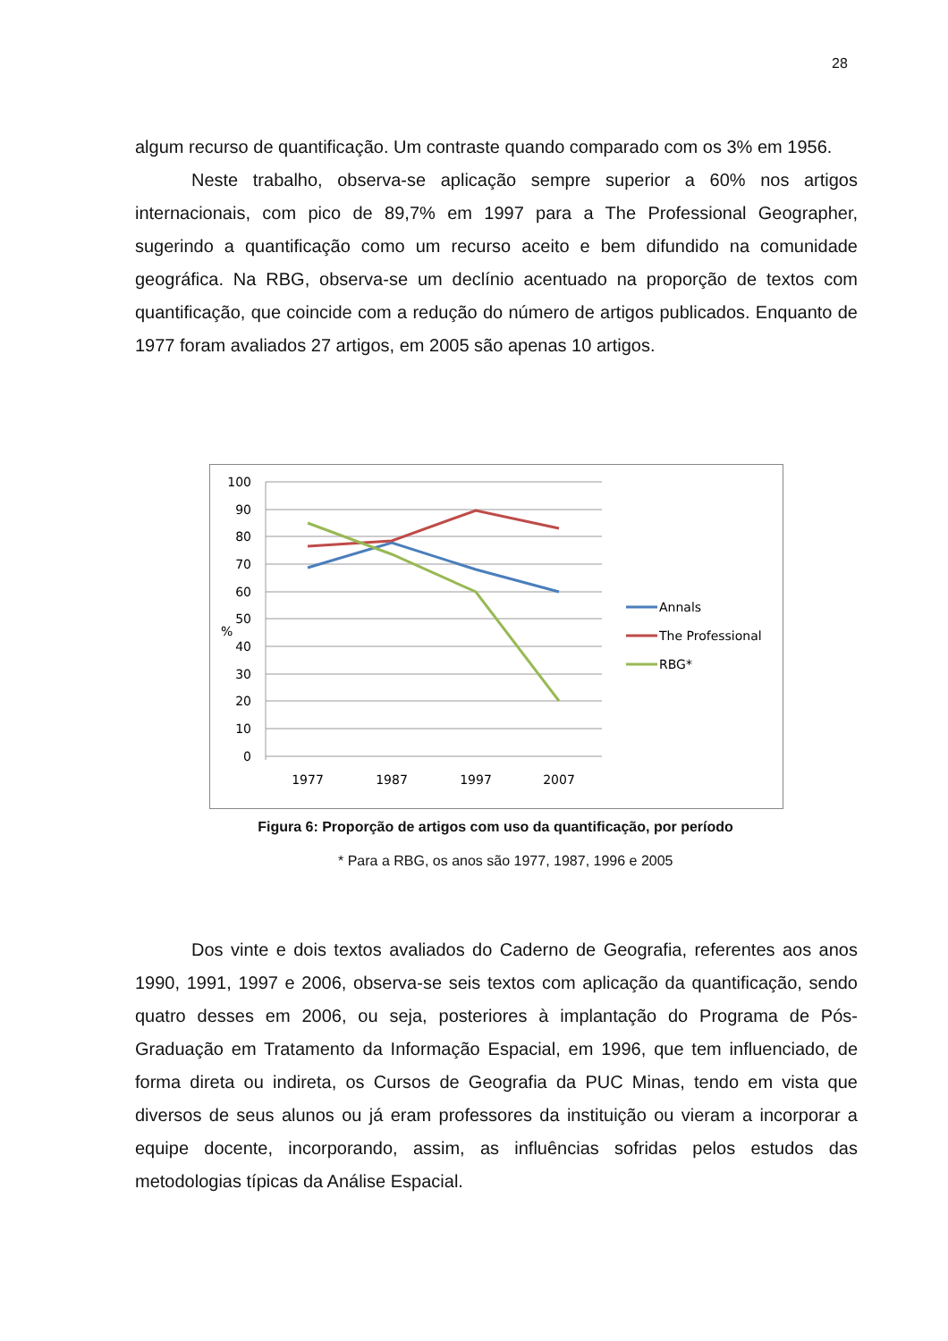28
algum recurso de quantificação. Um contraste quando comparado com os 3% em 1956.
Neste trabalho, observa-se aplicação sempre superior a 60% nos artigos internacionais, com pico de 89,7% em 1997 para a The Professional Geographer, sugerindo a quantificação como um recurso aceito e bem difundido na comunidade geográfica. Na RBG, observa-se um declínio acentuado na proporção de textos com quantificação, que coincide com a redução do número de artigos publicados. Enquanto de 1977 foram avaliados 27 artigos, em 2005 são apenas 10 artigos.
100
90
80
70
60
50
40
30
20
10
0
%
1977
1987
1997
2007
Annals
The Professional
RBG*
Figura 6: Proporção de artigos com uso da quantificação, por período
* Para a RBG, os anos são 1977, 1987, 1996 e 2005
Dos vinte e dois textos avaliados do Caderno de Geografia, referentes aos anos 1990, 1991, 1997 e 2006, observa-se seis textos com aplicação da quantificação, sendo quatro desses em 2006, ou seja, posteriores à implantação do Programa de Pós-Graduação em Tratamento da Informação Espacial, em 1996, que tem influenciado, de forma direta ou indireta, os Cursos de Geografia da PUC Minas, tendo em vista que diversos de seus alunos ou já eram professores da instituição ou vieram a incorporar a equipe docente, incorporando, assim, as influências sofridas pelos estudos das metodologias típicas da Análise Espacial.